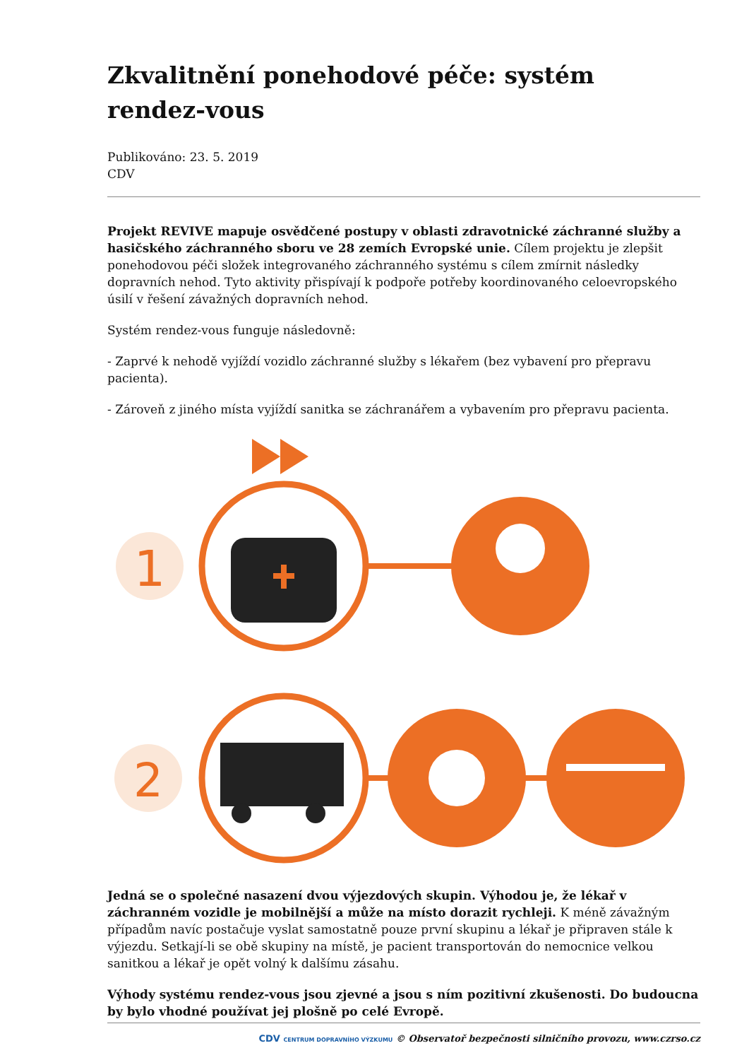Zkvalitnění ponehodové péče: systém rendez-vous
Publikováno: 23. 5. 2019
CDV
Projekt REVIVE mapuje osvědčené postupy v oblasti zdravotnické záchranné služby a hasičského záchranného sboru ve 28 zemích Evropské unie. Cílem projektu je zlepšit ponehodovou péči složek integrovaného záchranného systému s cílem zmírnit následky dopravních nehod. Tyto aktivity přispívají k podpoře potřeby koordinovaného celoevropského úsilí v řešení závažných dopravních nehod.
Systém rendez-vous funguje následovně:
- Zaprvé k nehodě vyjíždí vozidlo záchranné služby s lékařem (bez vybavení pro přepravu pacienta).
- Zároveň z jiného místa vyjíždí sanitka se záchranářem a vybavením pro přepravu pacienta.
1
2
Jedná se o společné nasazení dvou výjezdových skupin. Výhodou je, že lékař v záchranném vozidle je mobilnější a může na místo dorazit rychleji. K méně závažným případům navíc postačuje vyslat samostatně pouze první skupinu a lékař je připraven stále k výjezdu. Setkají-li se obě skupiny na místě, je pacient transportován do nemocnice velkou sanitkou a lékař je opět volný k dalšímu zásahu.
Výhody systému rendez-vous jsou zjevné a jsou s ním pozitivní zkušenosti. Do budoucna by bylo vhodné používat jej plošně po celé Evropě.
CDV CENTRUM DOPRAVNÍHO VÝZKUMU © Observatoř bezpečnosti silničního provozu, www.czrso.cz